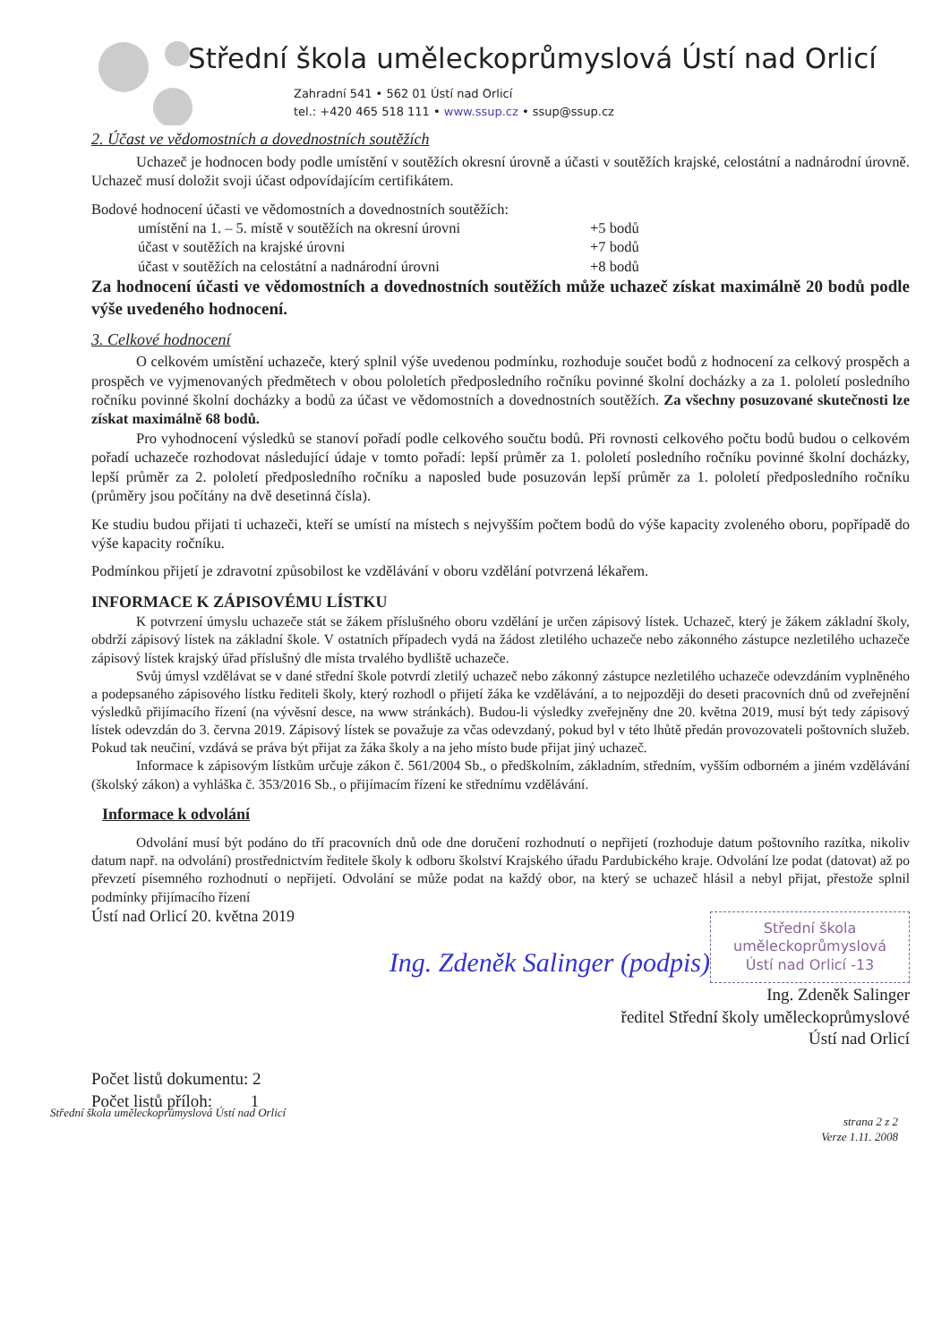Střední škola uměleckoprůmyslová Ústí nad Orlicí
Zahradní 541 • 562 01 Ústí nad Orlicí
tel.: +420 465 518 111 • www.ssup.cz • ssup@ssup.cz
2. Účast ve vědomostních a dovednostních soutěžích
Uchazeč je hodnocen body podle umístění v soutěžích okresní úrovně a účasti v soutěžích krajské, celostátní a nadnárodní úrovně. Uchazeč musí doložit svoji účast odpovídajícím certifikátem.
Bodové hodnocení účasti ve vědomostních a dovednostních soutěžích:
umístění na 1. – 5. místě v soutěžích na okresní úrovni +5 bodů účast v soutěžích na krajské úrovni +7 bodů účast v soutěžích na celostátní a nadnárodní úrovni +8 bodů
Za hodnocení účasti ve vědomostních a dovednostních soutěžích může uchazeč získat maximálně 20 bodů podle výše uvedeného hodnocení.
3. Celkové hodnocení
O celkovém umístění uchazeče, který splnil výše uvedenou podmínku, rozhoduje součet bodů z hodnocení za celkový prospěch a prospěch ve vyjmenovaných předmětech v obou pololetích předposledního ročníku povinné školní docházky a za 1. pololetí posledního ročníku povinné školní docházky a bodů za účast ve vědomostních a dovednostních soutěžích. Za všechny posuzované skutečnosti lze získat maximálně 68 bodů.
Pro vyhodnocení výsledků se stanoví pořadí podle celkového součtu bodů. Při rovnosti celkového počtu bodů budou o celkovém pořadí uchazeče rozhodovat následující údaje v tomto pořadí: lepší průměr za 1. pololetí posledního ročníku povinné školní docházky, lepší průměr za 2. pololetí předposledního ročníku a naposled bude posuzován lepší průměr za 1. pololetí předposledního ročníku (průměry jsou počítány na dvě desetinná čísla).
Ke studiu budou přijati ti uchazeči, kteří se umístí na místech s nejvyšším počtem bodů do výše kapacity zvoleného oboru, popřípadě do výše kapacity ročníku.
Podmínkou přijetí je zdravotní způsobilost ke vzdělávání v oboru vzdělání potvrzená lékařem.
INFORMACE K ZÁPISOVÉMU LÍSTKU
K potvrzení úmyslu uchazeče stát se žákem příslušného oboru vzdělání je určen zápisový lístek. Uchazeč, který je žákem základní školy, obdrží zápisový lístek na základní škole. V ostatních případech vydá na žádost zletilého uchazeče nebo zákonného zástupce nezletilého uchazeče zápisový lístek krajský úřad příslušný dle místa trvalého bydliště uchazeče.
Svůj úmysl vzdělávat se v dané střední škole potvrdí zletilý uchazeč nebo zákonný zástupce nezletilého uchazeče odevzdáním vyplněného a podepsaného zápisového lístku řediteli školy, který rozhodl o přijetí žáka ke vzdělávání, a to nejpozději do deseti pracovních dnů od zveřejnění výsledků přijímacího řízení (na vývěsní desce, na www stránkách). Budou-li výsledky zveřejněny dne 20. května 2019, musí být tedy zápisový lístek odevzdán do 3. června 2019. Zápisový lístek se považuje za včas odevzdaný, pokud byl v této lhůtě předán provozovateli poštovních služeb. Pokud tak neučiní, vzdává se práva být přijat za žáka školy a na jeho místo bude přijat jiný uchazeč.
Informace k zápisovým lístkům určuje zákon č. 561/2004 Sb., o předškolním, základním, středním, vyšším odborném a jiném vzdělávání (školský zákon) a vyhláška č. 353/2016 Sb., o přijímacím řízení ke střednímu vzdělávání.
Informace k odvolání
Odvolání musí být podáno do tří pracovních dnů ode dne doručení rozhodnutí o nepřijetí (rozhoduje datum poštovního razítka, nikoliv datum např. na odvolání) prostřednictvím ředitele školy k odboru školství Krajského úřadu Pardubického kraje. Odvolání lze podat (datovat) až po převzetí písemného rozhodnutí o nepřijetí. Odvolání se může podat na každý obor, na který se uchazeč hlásil a nebyl přijat, přestože splnil podmínky přijímacího řízení
Střední škola
uměleckoprůmyslová
Ústí nad Orlicí -13
Ústí nad Orlicí 20. května 2019
Ing. Zdeněk Salinger (podpis)
Ing. Zdeněk Salinger
ředitel Střední školy uměleckoprůmyslové
Ústí nad Orlicí
Počet listů dokumentu: 2
Počet listů příloh: 1
Střední škola uměleckoprůmyslová Ústí nad Orlicí strana 2 z 2
Verze 1.11. 2008